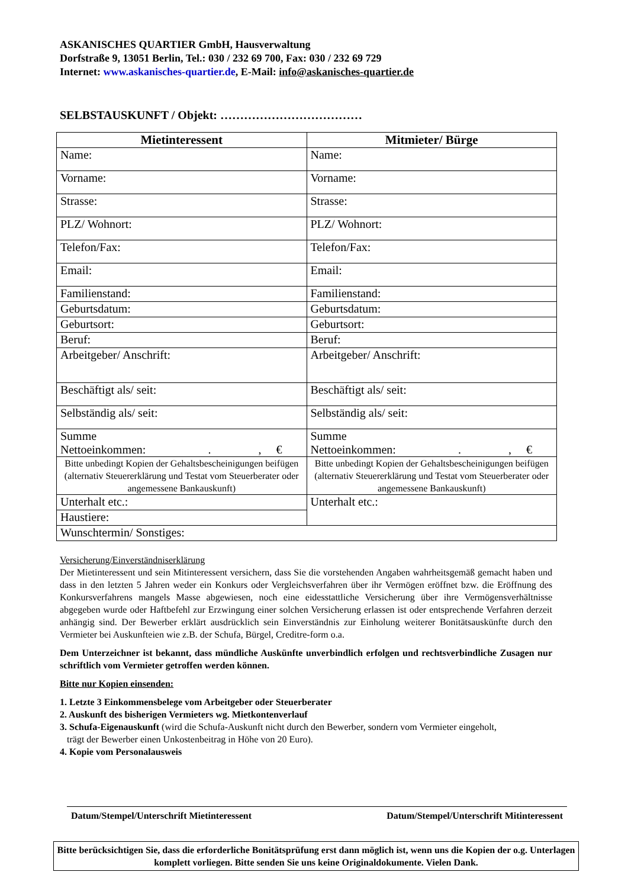ASKANISCHES QUARTIER GmbH, Hausverwaltung
Dorfstraße 9, 13051 Berlin, Tel.: 030 / 232 69 700, Fax: 030 / 232 69 729
Internet: www.askanisches-quartier.de, E-Mail: info@askanisches-quartier.de
SELBSTAUSKUNFT / Objekt: ………………………………
| Mietinteressent | Mitmieter/ Bürge |
| --- | --- |
| Name: | Name: |
| Vorname: | Vorname: |
| Strasse: | Strasse: |
| PLZ/ Wohnort: | PLZ/ Wohnort: |
| Telefon/Fax: | Telefon/Fax: |
| Email: | Email: |
| Familienstand: | Familienstand: |
| Geburtsdatum: | Geburtsdatum: |
| Geburtsort: | Geburtsort: |
| Beruf: | Beruf: |
| Arbeitgeber/ Anschrift: | Arbeitgeber/ Anschrift: |
| Beschäftigt als/ seit: | Beschäftigt als/ seit: |
| Selbständig als/ seit: | Selbständig als/ seit: |
| Summe Nettoeinkommen: . , € | Summe Nettoeinkommen: . , € |
| Bitte unbedingt Kopien der Gehaltsbescheinigungen beifügen (alternativ Steuererklärung und Testat vom Steuerberater oder angemessene Bankauskunft) | Bitte unbedingt Kopien der Gehaltsbescheinigungen beifügen (alternativ Steuererklärung und Testat vom Steuerberater oder angemessene Bankauskunft) |
| Unterhalt etc.: | Unterhalt etc.: |
| Haustiere: | |
| Wunschtermin/ Sonstiges: | |
Versicherung/Einverständniserklärung
Der Mietinteressent und sein Mitinteressent versichern, dass Sie die vorstehenden Angaben wahrheitsgemäß gemacht haben und dass in den letzten 5 Jahren weder ein Konkurs oder Vergleichsverfahren über ihr Vermögen eröffnet bzw. die Eröffnung des Konkursverfahrens mangels Masse abgewiesen, noch eine eidesstattliche Versicherung über ihre Vermögensverhältnisse abgegeben wurde oder Haftbefehl zur Erzwingung einer solchen Versicherung erlassen ist oder entsprechende Verfahren derzeit anhängig sind. Der Bewerber erklärt ausdrücklich sein Einverständnis zur Einholung weiterer Bonitätsauskünfte durch den Vermieter bei Auskunfteien wie z.B. der Schufa, Bürgel, Creditre-form o.a.
Dem Unterzeichner ist bekannt, dass mündliche Auskünfte unverbindlich erfolgen und rechtsverbindliche Zusagen nur schriftlich vom Vermieter getroffen werden können.
Bitte nur Kopien einsenden:
1. Letzte 3 Einkommensbelege vom Arbeitgeber oder Steuerberater
2. Auskunft des bisherigen Vermieters wg. Mietkontenverlauf
3. Schufa-Eigenauskunft (wird die Schufa-Auskunft nicht durch den Bewerber, sondern vom Vermieter eingeholt,
trägt der Bewerber einen Unkostenbeitrag in Höhe von 20 Euro).
4. Kopie vom Personalausweis
Datum/Stempel/Unterschrift Mietinteressent Datum/Stempel/Unterschrift Mitinteressent
Bitte berücksichtigen Sie, dass die erforderliche Bonitätsprüfung erst dann möglich ist, wenn uns die Kopien der o.g. Unterlagen komplett vorliegen. Bitte senden Sie uns keine Originaldokumente. Vielen Dank.